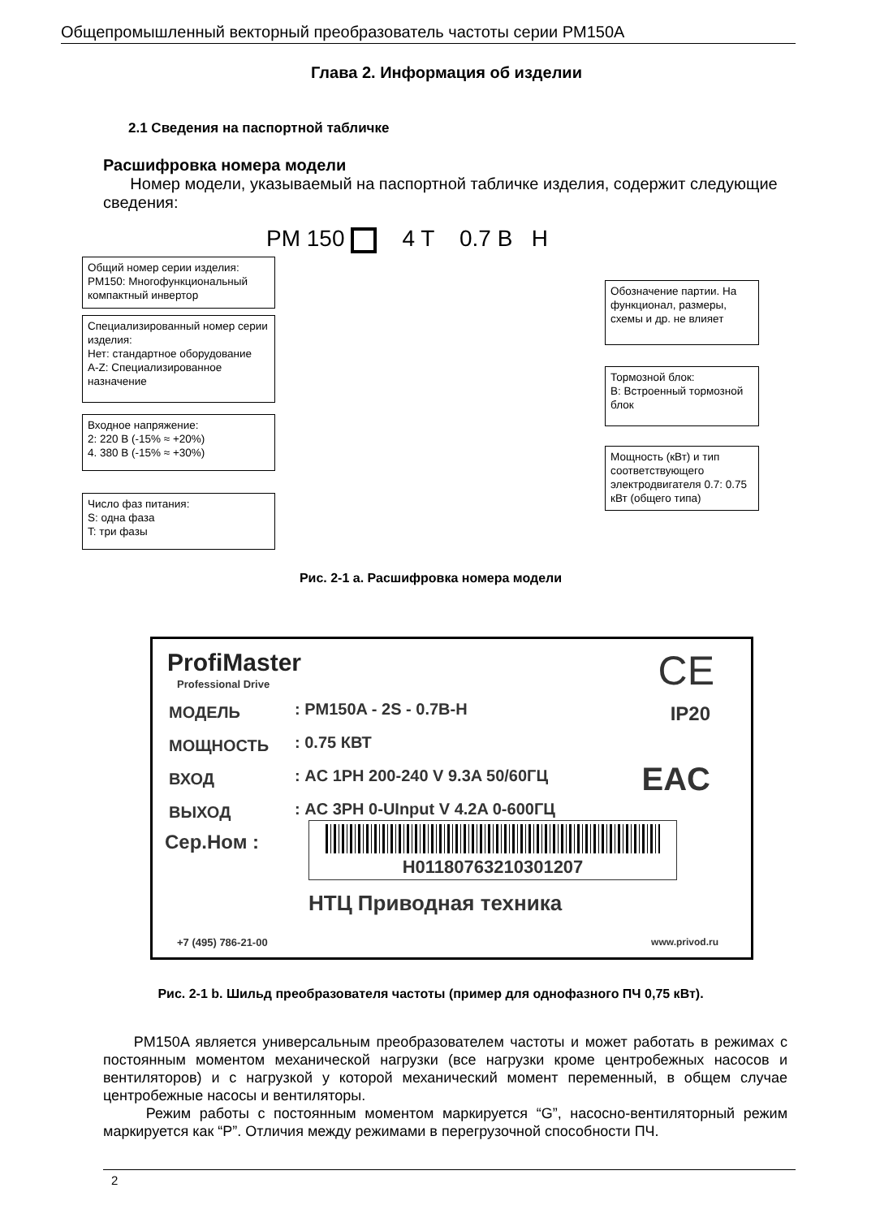Общепромышленный векторный преобразователь частоты серии PM150A
Глава 2. Информация об изделии
2.1 Сведения на паспортной табличке
Расшифровка номера модели
Номер модели, указываемый на паспортной табличке изделия, содержит следующие сведения:
PM 150 4 T 0.7 B H
Общий номер серии изделия:
PM150: Многофункциональный компактный инвертор
Специализированный номер серии изделия:
Нет: стандартное оборудование
A-Z: Специализированное назначение
Входное напряжение:
2: 220 В (-15% ≈ +20%)
4. 380 В (-15% ≈ +30%)
Число фаз питания:
S: одна фаза
T: три фазы
Обозначение партии. На функционал, размеры, схемы и др. не влияет
Тормозной блок:
B: Встроенный тормозной блок
Мощность (кВт) и тип соответствующего электродвигателя 0.7: 0.75 кВт (общего типа)
Рис. 2-1 а. Расшифровка номера модели
ProfiMaster
Professional Drive CE
IP20
EAC
МОДЕЛЬ
МОЩНОСТЬ
ВХОД
ВЫХОД
: PM150A - 2S - 0.7B-H
: 0.75 КВТ
: AC 1PH 200-240 V 9.3A 50/60ГЦ
: AC 3PH 0-UInput V 4.2A 0-600ГЦ
Сер.Ном : H01180763210301207
НТЦ Приводная техника
+7 (495) 786-21-00 www.privod.ru
Рис. 2-1 b. Шильд преобразователя частоты (пример для однофазного ПЧ 0,75 кВт).
PM150A является универсальным преобразователем частоты и может работать в режимах с постоянным моментом механической нагрузки (все нагрузки кроме центробежных насосов и вентиляторов) и с нагрузкой у которой механический момент переменный, в общем случае центробежные насосы и вентиляторы.
Режим работы с постоянным моментом маркируется “G”, насосно-вентиляторный режим маркируется как “P”. Отличия между режимами в перегрузочной способности ПЧ.
2